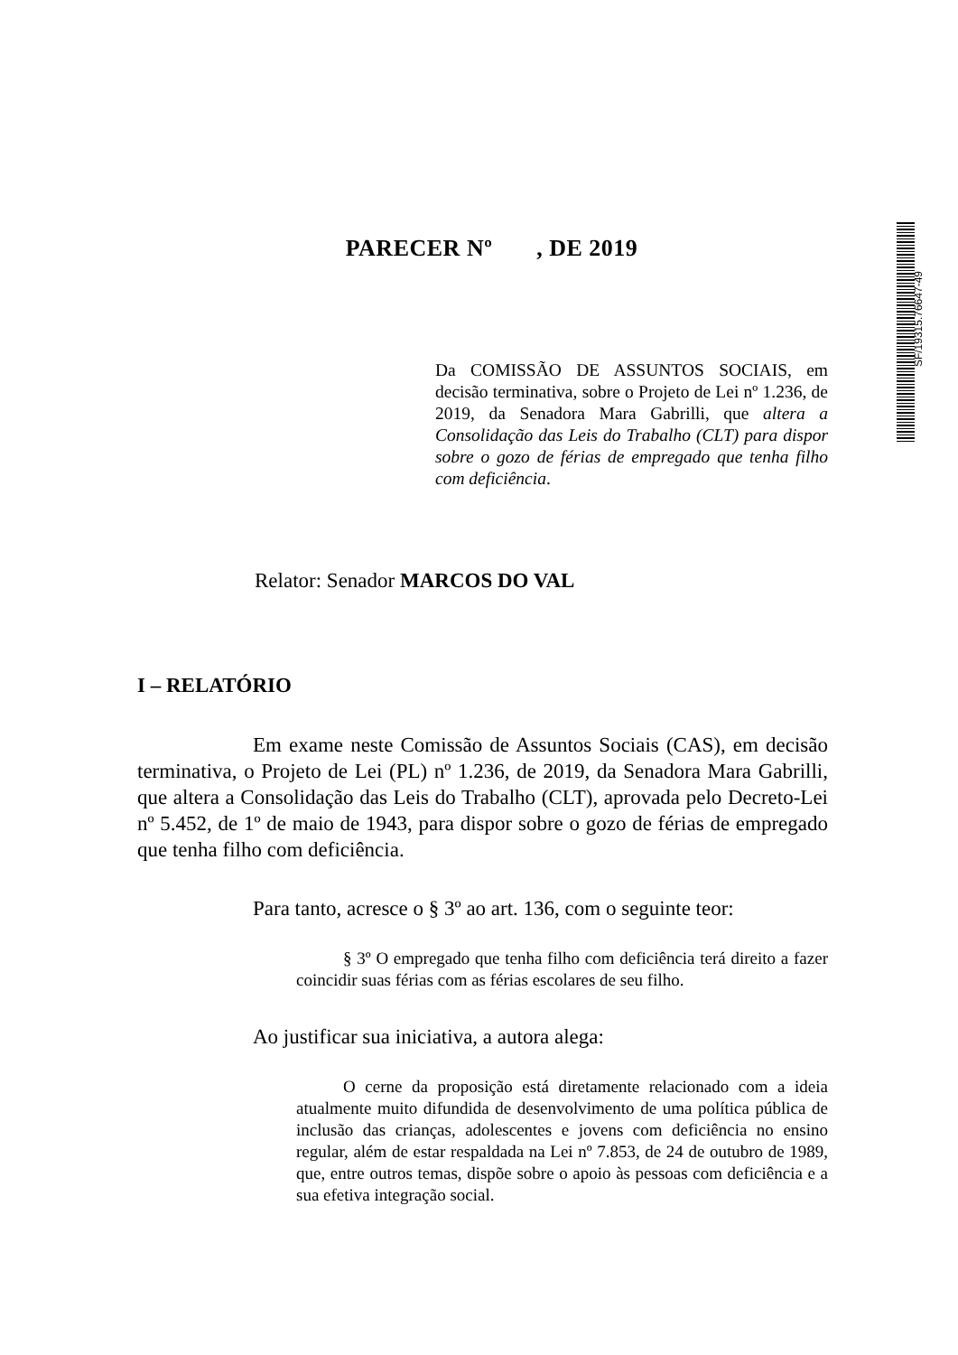SF/19315.76647-49
PARECER Nº , DE 2019
Da COMISSÃO DE ASSUNTOS SOCIAIS, em decisão terminativa, sobre o Projeto de Lei nº 1.236, de 2019, da Senadora Mara Gabrilli, que altera a Consolidação das Leis do Trabalho (CLT) para dispor sobre o gozo de férias de empregado que tenha filho com deficiência.
Relator: Senador MARCOS DO VAL
I – RELATÓRIO
Em exame neste Comissão de Assuntos Sociais (CAS), em decisão terminativa, o Projeto de Lei (PL) nº 1.236, de 2019, da Senadora Mara Gabrilli, que altera a Consolidação das Leis do Trabalho (CLT), aprovada pelo Decreto-Lei nº 5.452, de 1º de maio de 1943, para dispor sobre o gozo de férias de empregado que tenha filho com deficiência.
Para tanto, acresce o § 3º ao art. 136, com o seguinte teor:
§ 3º O empregado que tenha filho com deficiência terá direito a fazer coincidir suas férias com as férias escolares de seu filho.
Ao justificar sua iniciativa, a autora alega:
O cerne da proposição está diretamente relacionado com a ideia atualmente muito difundida de desenvolvimento de uma política pública de inclusão das crianças, adolescentes e jovens com deficiência no ensino regular, além de estar respaldada na Lei nº 7.853, de 24 de outubro de 1989, que, entre outros temas, dispõe sobre o apoio às pessoas com deficiência e a sua efetiva integração social.